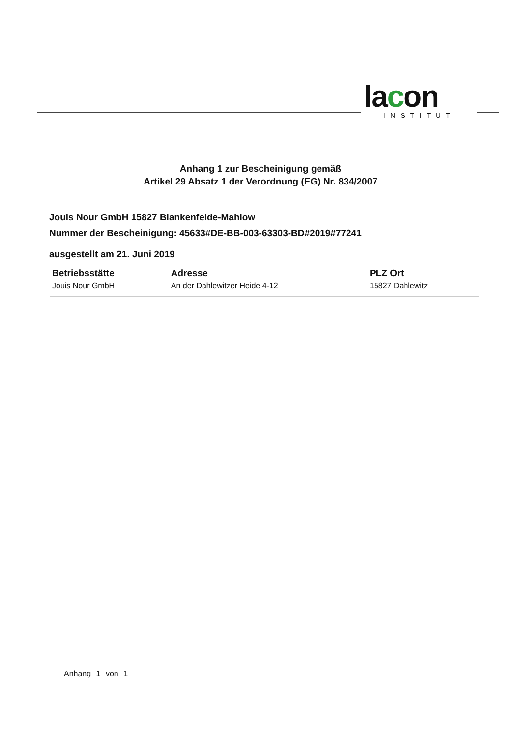lacon
INSTITUT
Anhang 1 zur Bescheinigung gemäß
Artikel 29 Absatz 1 der Verordnung (EG) Nr. 834/2007
Jouis Nour GmbH 15827 Blankenfelde-Mahlow
Nummer der Bescheinigung: 45633#DE-BB-003-63303-BD#2019#77241
ausgestellt am 21. Juni 2019
| Betriebsstätte | Adresse | PLZ Ort |
| --- | --- | --- |
| Jouis Nour GmbH | An der Dahlewitzer Heide 4-12 | 15827 Dahlewitz |
Anhang 1 von 1